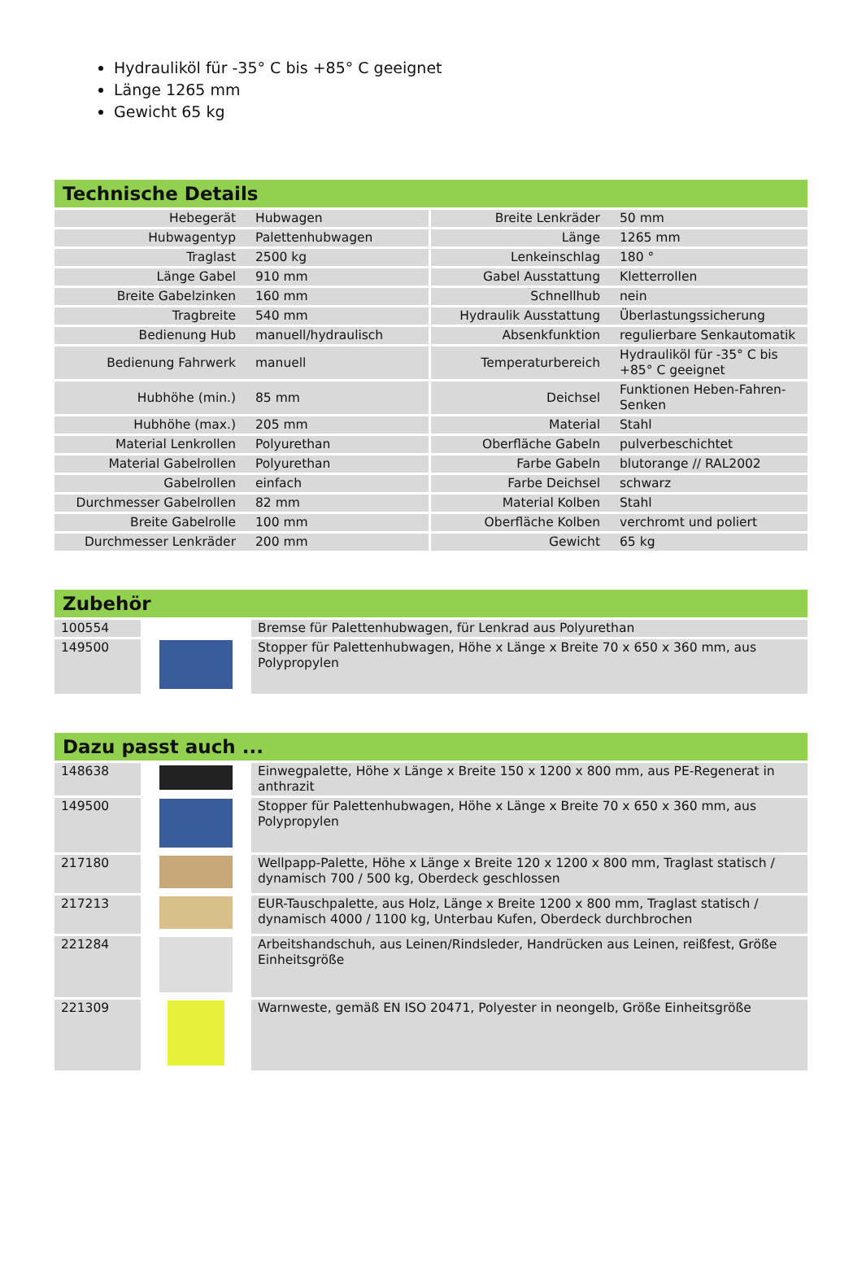Hydrauliköl für -35° C bis +85° C geeignet
Länge 1265 mm
Gewicht 65 kg
Technische Details
| Hebegerät | Hubwagen | Breite Lenkräder | 50 mm |
| Hubwagentyp | Palettenhubwagen | Länge | 1265 mm |
| Traglast | 2500 kg | Lenkeinschlag | 180 ° |
| Länge Gabel | 910 mm | Gabel Ausstattung | Kletterrollen |
| Breite Gabelzinken | 160 mm | Schnellhub | nein |
| Tragbreite | 540 mm | Hydraulik Ausstattung | Überlastungssicherung |
| Bedienung Hub | manuell/hydraulisch | Absenkfunktion | regulierbare Senkautomatik |
| Bedienung Fahrwerk | manuell | Temperaturbereich | Hydrauliköl für -35° C bis +85° C geeignet |
| Hubhöhe (min.) | 85 mm | Deichsel | Funktionen Heben-Fahren-Senken |
| Hubhöhe (max.) | 205 mm | Material | Stahl |
| Material Lenkrollen | Polyurethan | Oberfläche Gabeln | pulverbeschichtet |
| Material Gabelrollen | Polyurethan | Farbe Gabeln | blutorange // RAL2002 |
| Gabelrollen | einfach | Farbe Deichsel | schwarz |
| Durchmesser Gabelrollen | 82 mm | Material Kolben | Stahl |
| Breite Gabelrolle | 100 mm | Oberfläche Kolben | verchromt und poliert |
| Durchmesser Lenkräder | 200 mm | Gewicht | 65 kg |
Zubehör
| 100554 | | Bremse für Palettenhubwagen, für Lenkrad aus Polyurethan |
| 149500 | | Stopper für Palettenhubwagen, Höhe x Länge x Breite 70 x 650 x 360 mm, aus Polypropylen |
Dazu passt auch ...
| 148638 | | Einwegpalette, Höhe x Länge x Breite 150 x 1200 x 800 mm, aus PE-Regenerat in anthrazit |
| 149500 | | Stopper für Palettenhubwagen, Höhe x Länge x Breite 70 x 650 x 360 mm, aus Polypropylen |
| 217180 | | Wellpapp-Palette, Höhe x Länge x Breite 120 x 1200 x 800 mm, Traglast statisch / dynamisch 700 / 500 kg, Oberdeck geschlossen |
| 217213 | | EUR-Tauschpalette, aus Holz, Länge x Breite 1200 x 800 mm, Traglast statisch / dynamisch 4000 / 1100 kg, Unterbau Kufen, Oberdeck durchbrochen |
| 221284 | | Arbeitshandschuh, aus Leinen/Rindsleder, Handrücken aus Leinen, reißfest, Größe Einheitsgröße |
| 221309 | | Warnweste, gemäß EN ISO 20471, Polyester in neongelb, Größe Einheitsgröße |